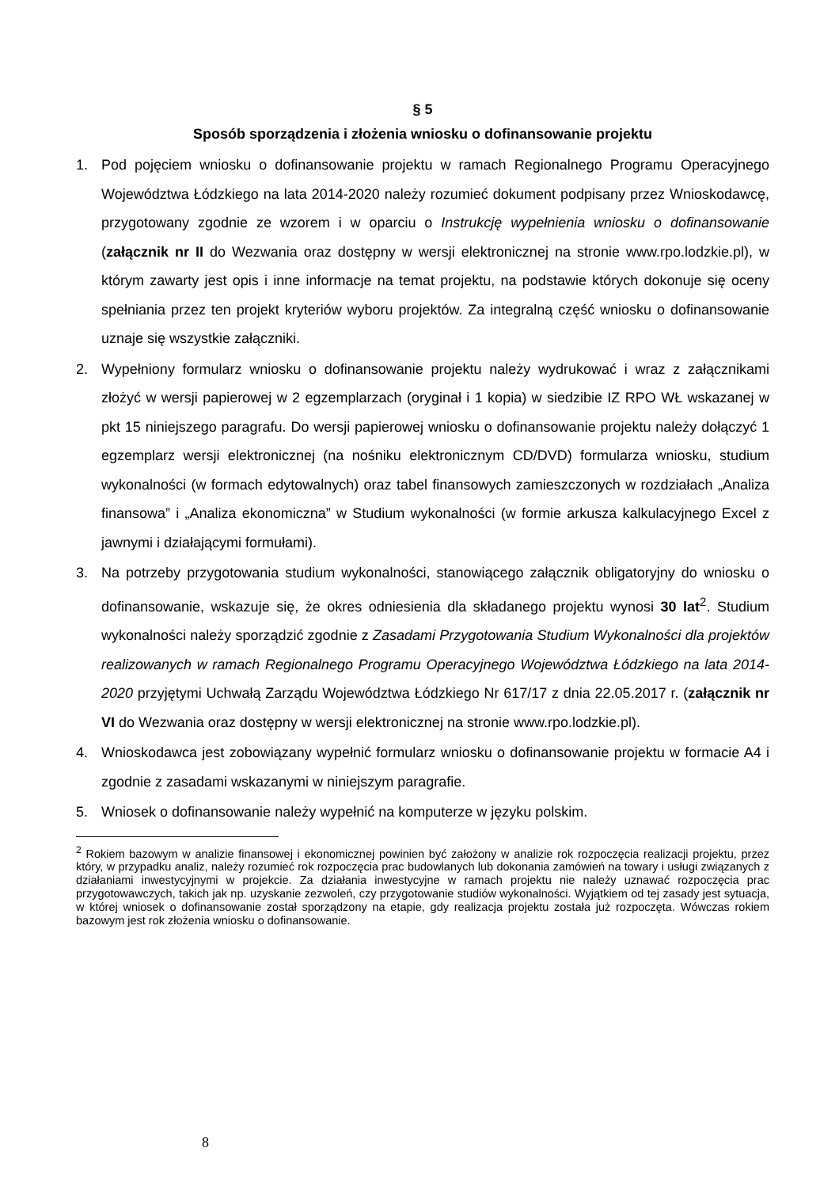§ 5
Sposób sporządzenia i złożenia wniosku o dofinansowanie projektu
1. Pod pojęciem wniosku o dofinansowanie projektu w ramach Regionalnego Programu Operacyjnego Województwa Łódzkiego na lata 2014-2020 należy rozumieć dokument podpisany przez Wnioskodawcę, przygotowany zgodnie ze wzorem i w oparciu o Instrukcję wypełnienia wniosku o dofinansowanie (załącznik nr II do Wezwania oraz dostępny w wersji elektronicznej na stronie www.rpo.lodzkie.pl), w którym zawarty jest opis i inne informacje na temat projektu, na podstawie których dokonuje się oceny spełniania przez ten projekt kryteriów wyboru projektów. Za integralną część wniosku o dofinansowanie uznaje się wszystkie załączniki.
2. Wypełniony formularz wniosku o dofinansowanie projektu należy wydrukować i wraz z załącznikami złożyć w wersji papierowej w 2 egzemplarzach (oryginał i 1 kopia) w siedzibie IZ RPO WŁ wskazanej w pkt 15 niniejszego paragrafu. Do wersji papierowej wniosku o dofinansowanie projektu należy dołączyć 1 egzemplarz wersji elektronicznej (na nośniku elektronicznym CD/DVD) formularza wniosku, studium wykonalności (w formach edytowalnych) oraz tabel finansowych zamieszczonych w rozdziałach „Analiza finansowa” i „Analiza ekonomiczna” w Studium wykonalności (w formie arkusza kalkulacyjnego Excel z jawnymi i działającymi formułami).
3. Na potrzeby przygotowania studium wykonalności, stanowiącego załącznik obligatoryjny do wniosku o dofinansowanie, wskazuje się, że okres odniesienia dla składanego projektu wynosi 30 lat<sup>2</sup>. Studium wykonalności należy sporządzić zgodnie z Zasadami Przygotowania Studium Wykonalności dla projektów realizowanych w ramach Regionalnego Programu Operacyjnego Województwa Łódzkiego na lata 2014-2020 przyjętymi Uchwałą Zarządu Województwa Łódzkiego Nr 617/17 z dnia 22.05.2017 r. (załącznik nr VI do Wezwania oraz dostępny w wersji elektronicznej na stronie www.rpo.lodzkie.pl).
4. Wnioskodawca jest zobowiązany wypełnić formularz wniosku o dofinansowanie projektu w formacie A4 i zgodnie z zasadami wskazanymi w niniejszym paragrafie.
5. Wniosek o dofinansowanie należy wypełnić na komputerze w języku polskim.
<sup>2</sup> Rokiem bazowym w analizie finansowej i ekonomicznej powinien być założony w analizie rok rozpoczęcia realizacji projektu, przez który, w przypadku analiz, należy rozumieć rok rozpoczęcia prac budowlanych lub dokonania zamówień na towary i usługi związanych z działaniami inwestycyjnymi w projekcie. Za działania inwestycyjne w ramach projektu nie należy uznawać rozpoczęcia prac przygotowawczych, takich jak np. uzyskanie zezwoleń, czy przygotowanie studiów wykonalności. Wyjątkiem od tej zasady jest sytuacja, w której wniosek o dofinansowanie został sporządzony na etapie, gdy realizacja projektu została już rozpoczęta. Wówczas rokiem bazowym jest rok złożenia wniosku o dofinansowanie.
8